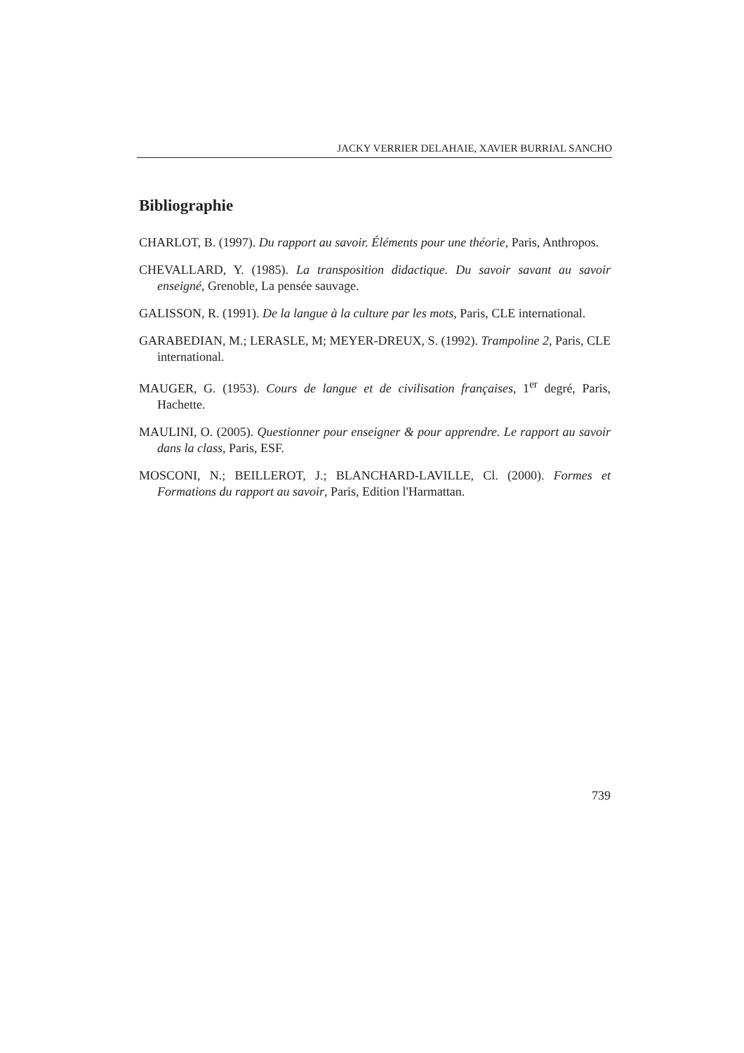JACKY VERRIER DELAHAIE, XAVIER BURRIAL SANCHO
Bibliographie
CHARLOT, B. (1997). Du rapport au savoir. Éléments pour une théorie, Paris, Anthropos.
CHEVALLARD, Y. (1985). La transposition didactique. Du savoir savant au savoir enseigné, Grenoble, La pensée sauvage.
GALISSON, R. (1991). De la langue à la culture par les mots, Paris, CLE international.
GARABEDIAN, M.; LERASLE, M; MEYER-DREUX, S. (1992). Trampoline 2, Paris, CLE international.
MAUGER, G. (1953). Cours de langue et de civilisation françaises, 1<sup>er</sup> degré, Paris, Hachette.
MAULINI, O. (2005). Questionner pour enseigner & pour apprendre. Le rapport au savoir dans la class, Paris, ESF.
MOSCONI, N.; BEILLEROT, J.; BLANCHARD-LAVILLE, Cl. (2000). Formes et Formations du rapport au savoir, Paris, Edition l'Harmattan.
739